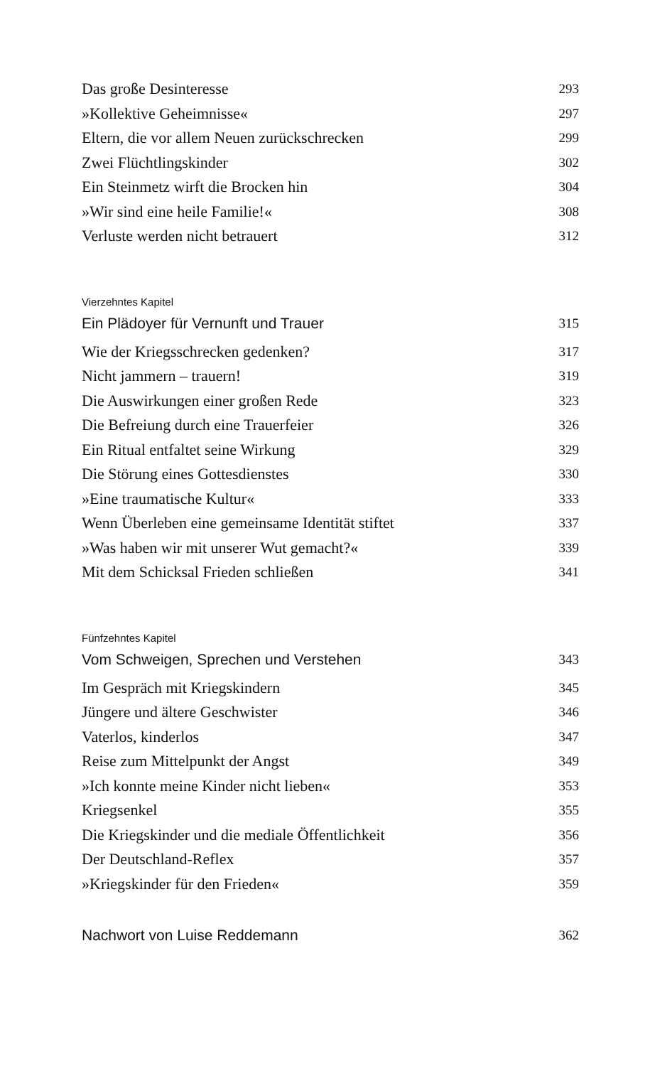Das große Desinteresse 293
»Kollektive Geheimnisse« 297
Eltern, die vor allem Neuen zurückschrecken 299
Zwei Flüchtlingskinder 302
Ein Steinmetz wirft die Brocken hin 304
»Wir sind eine heile Familie!« 308
Verluste werden nicht betrauert 312
Vierzehntes Kapitel
Ein Plädoyer für Vernunft und Trauer 315
Wie der Kriegsschrecken gedenken? 317
Nicht jammern – trauern! 319
Die Auswirkungen einer großen Rede 323
Die Befreiung durch eine Trauerfeier 326
Ein Ritual entfaltet seine Wirkung 329
Die Störung eines Gottesdienstes 330
»Eine traumatische Kultur« 333
Wenn Überleben eine gemeinsame Identität stiftet 337
»Was haben wir mit unserer Wut gemacht?« 339
Mit dem Schicksal Frieden schließen 341
Fünfzehntes Kapitel
Vom Schweigen, Sprechen und Verstehen 343
Im Gespräch mit Kriegskindern 345
Jüngere und ältere Geschwister 346
Vaterlos, kinderlos 347
Reise zum Mittelpunkt der Angst 349
»Ich konnte meine Kinder nicht lieben« 353
Kriegsenkel 355
Die Kriegskinder und die mediale Öffentlichkeit 356
Der Deutschland-Reflex 357
»Kriegskinder für den Frieden« 359
Nachwort von Luise Reddemann 362